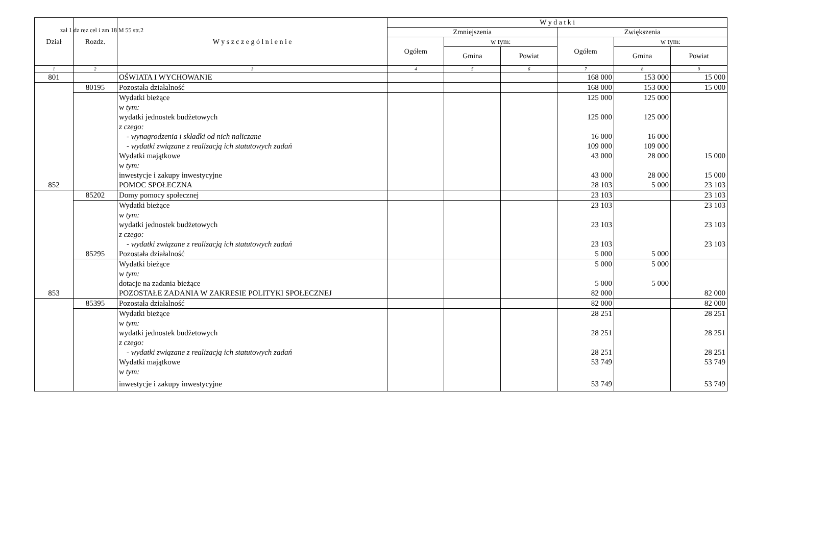zał 1 dz rez cel i zm 18 M 55 str.2
| Dział | Rozdz. | W y s z c z e g ó l n i e n i e | W y d a t k i | | | | | |
| --- | --- | --- | --- | --- | --- | --- | --- | --- |
| | | | Zmniejszenia | | | Zwiększenia | | |
| | | | Ogółem | w tym: | | Ogółem | w tym: | |
| | | | | Gmina | Powiat | | Gmina | Powiat |
| 1 | 2 | 3 | 4 | 5 | 6 | 7 | 8 | 9 |
| 801 | | OŚWIATA I WYCHOWANIE | | | | 168 000 | 153 000 | 15 000 |
| | 80195 | Pozostała działalność | | | | 168 000 | 153 000 | 15 000 |
| | | Wydatki bieżące | | | | 125 000 | 125 000 | |
| | | w tym: | | | | | | |
| | | wydatki jednostek budżetowych | | | | 125 000 | 125 000 | |
| | | z czego: | | | | | | |
| | | - wynagrodzenia i składki od nich naliczane | | | | 16 000 | 16 000 | |
| | | - wydatki związane z realizacją ich statutowych zadań | | | | 109 000 | 109 000 | |
| | | Wydatki majątkowe | | | | 43 000 | 28 000 | 15 000 |
| | | w tym: | | | | | | |
| | | inwestycje i zakupy inwestycyjne | | | | 43 000 | 28 000 | 15 000 |
| 852 | | POMOC SPOŁECZNA | | | | 28 103 | 5 000 | 23 103 |
| | 85202 | Domy pomocy społecznej | | | | 23 103 | | 23 103 |
| | | Wydatki bieżące | | | | 23 103 | | 23 103 |
| | | w tym: | | | | | | |
| | | wydatki jednostek budżetowych | | | | 23 103 | | 23 103 |
| | | z czego: | | | | | | |
| | | - wydatki związane z realizacją ich statutowych zadań | | | | 23 103 | | 23 103 |
| | 85295 | Pozostała działalność | | | | 5 000 | 5 000 | |
| | | Wydatki bieżące | | | | 5 000 | 5 000 | |
| | | w tym: | | | | | | |
| | | dotacje na zadania bieżące | | | | 5 000 | 5 000 | |
| 853 | | POZOSTAŁE ZADANIA W ZAKRESIE POLITYKI SPOŁECZNEJ | | | | 82 000 | | 82 000 |
| | 85395 | Pozostała działalność | | | | 82 000 | | 82 000 |
| | | Wydatki bieżące | | | | 28 251 | | 28 251 |
| | | w tym: | | | | | | |
| | | wydatki jednostek budżetowych | | | | 28 251 | | 28 251 |
| | | z czego: | | | | | | |
| | | - wydatki związane z realizacją ich statutowych zadań | | | | 28 251 | | 28 251 |
| | | Wydatki majątkowe | | | | 53 749 | | 53 749 |
| | | w tym: | | | | | | |
| | | inwestycje i zakupy inwestycyjne | | | | 53 749 | | 53 749 |